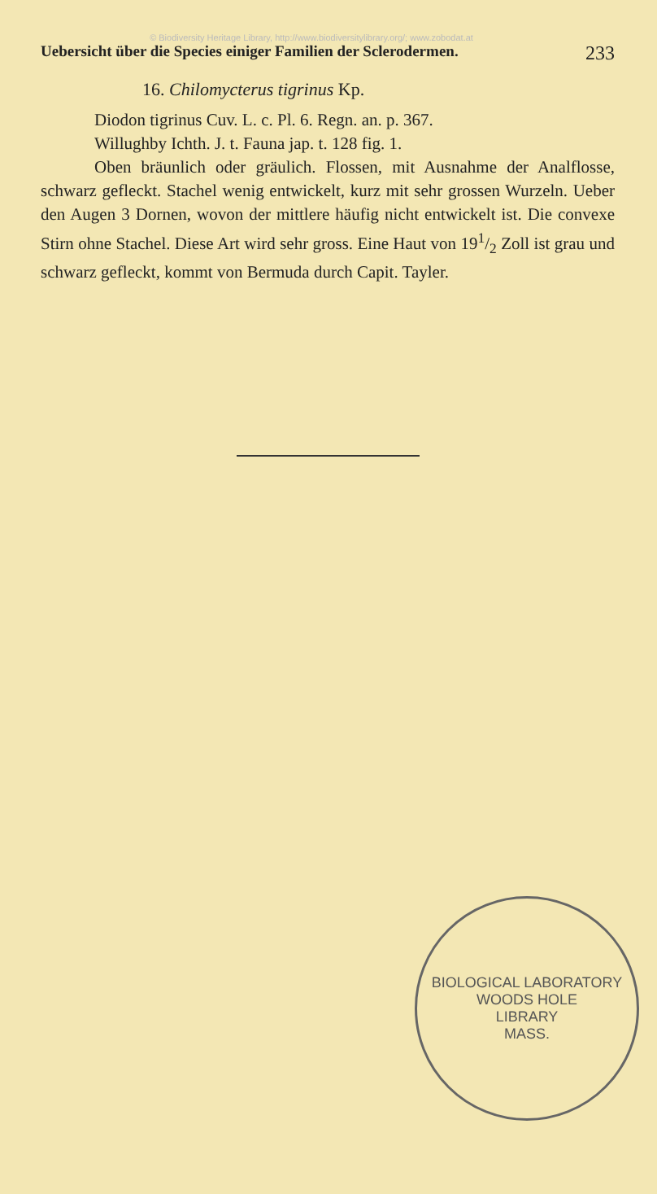© Biodiversity Heritage Library, http://www.biodiversitylibrary.org/; www.zobodat.at
Uebersicht über die Species einiger Familien der Sclerodermen. 233
16. Chilomycterus tigrinus Kp.
Diodon tigrinus Cuv. L. c. Pl. 6. Regn. an. p. 367.
Willughby Ichth. J. t. Fauna jap. t. 128 fig. 1.
Oben bräunlich oder gräulich. Flossen, mit Ausnahme der Analflosse, schwarz gefleckt. Stachel wenig entwickelt, kurz mit sehr grossen Wurzeln. Ueber den Augen 3 Dornen, wovon der mittlere häufig nicht entwickelt ist. Die convexe Stirn ohne Stachel. Diese Art wird sehr gross. Eine Haut von 191/2 Zoll ist grau und schwarz gefleckt, kommt von Bermuda durch Capit. Tayler.
BIOLOGICAL LABORATORY
WOODS HOLE
LIBRARY
MASS.